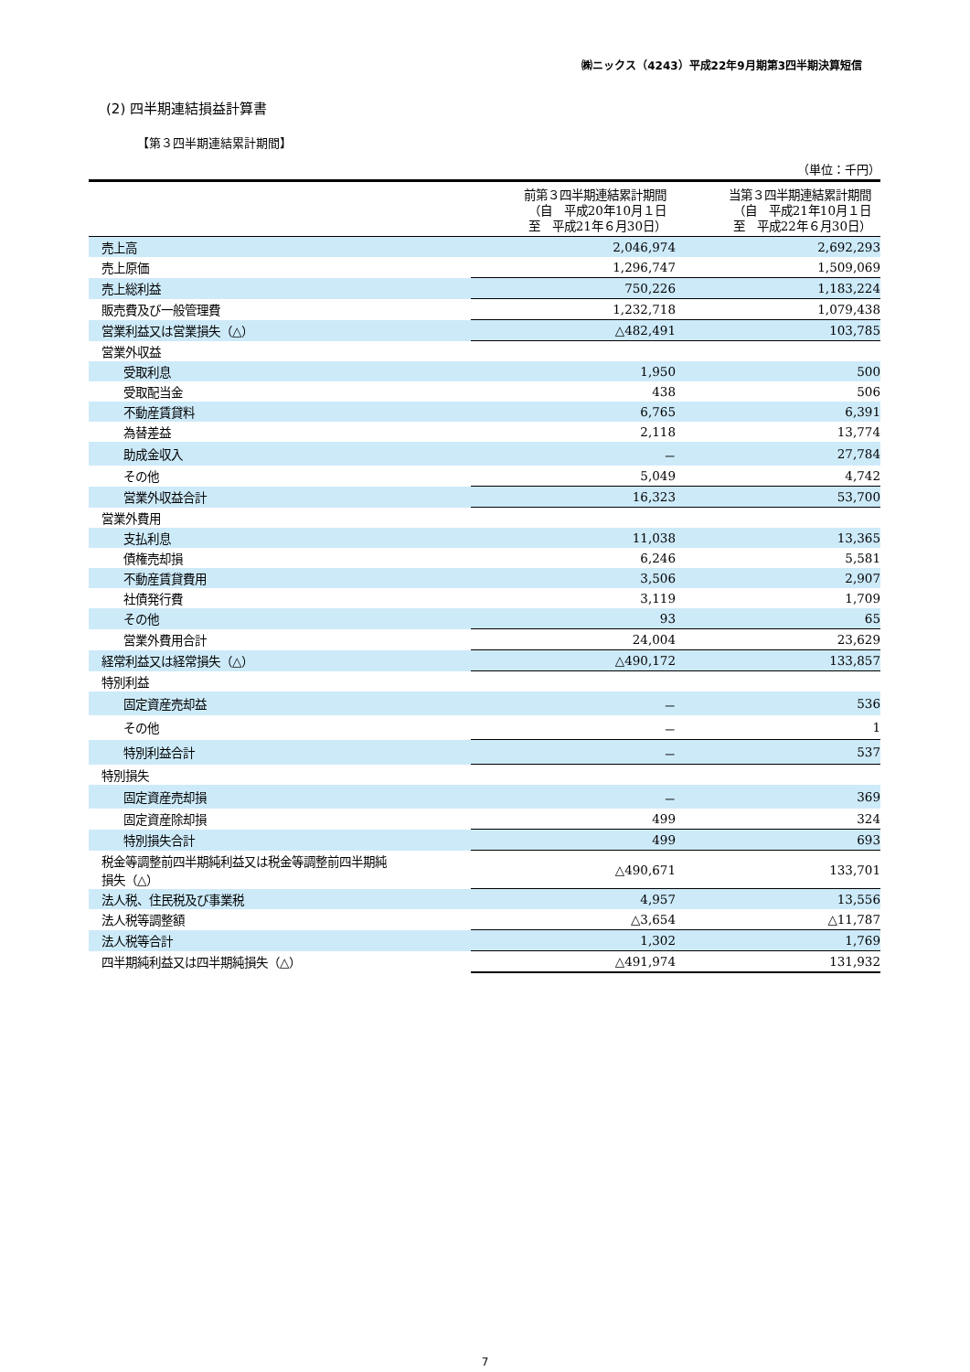㈱ニックス（4243）平成22年9月期第3四半期決算短信
(2) 四半期連結損益計算書
【第３四半期連結累計期間】
（単位：千円）
| | 前第３四半期連結累計期間 （自 平成20年10月１日 至 平成21年６月30日） | 当第３四半期連結累計期間 （自 平成21年10月１日 至 平成22年６月30日） |
| --- | --- | --- |
| 売上高 | 2,046,974 | 2,692,293 |
| 売上原価 | 1,296,747 | 1,509,069 |
| 売上総利益 | 750,226 | 1,183,224 |
| 販売費及び一般管理費 | 1,232,718 | 1,079,438 |
| 営業利益又は営業損失（△） | △482,491 | 103,785 |
| 営業外収益 | | |
| 受取利息 | 1,950 | 500 |
| 受取配当金 | 438 | 506 |
| 不動産賃貸料 | 6,765 | 6,391 |
| 為替差益 | 2,118 | 13,774 |
| 助成金収入 | － | 27,784 |
| その他 | 5,049 | 4,742 |
| 営業外収益合計 | 16,323 | 53,700 |
| 営業外費用 | | |
| 支払利息 | 11,038 | 13,365 |
| 債権売却損 | 6,246 | 5,581 |
| 不動産賃貸費用 | 3,506 | 2,907 |
| 社債発行費 | 3,119 | 1,709 |
| その他 | 93 | 65 |
| 営業外費用合計 | 24,004 | 23,629 |
| 経常利益又は経常損失（△） | △490,172 | 133,857 |
| 特別利益 | | |
| 固定資産売却益 | － | 536 |
| その他 | － | 1 |
| 特別利益合計 | － | 537 |
| 特別損失 | | |
| 固定資産売却損 | － | 369 |
| 固定資産除却損 | 499 | 324 |
| 特別損失合計 | 499 | 693 |
| 税金等調整前四半期純利益又は税金等調整前四半期純 損失（△） | △490,671 | 133,701 |
| 法人税、住民税及び事業税 | 4,957 | 13,556 |
| 法人税等調整額 | △3,654 | △11,787 |
| 法人税等合計 | 1,302 | 1,769 |
| 四半期純利益又は四半期純損失（△） | △491,974 | 131,932 |
7